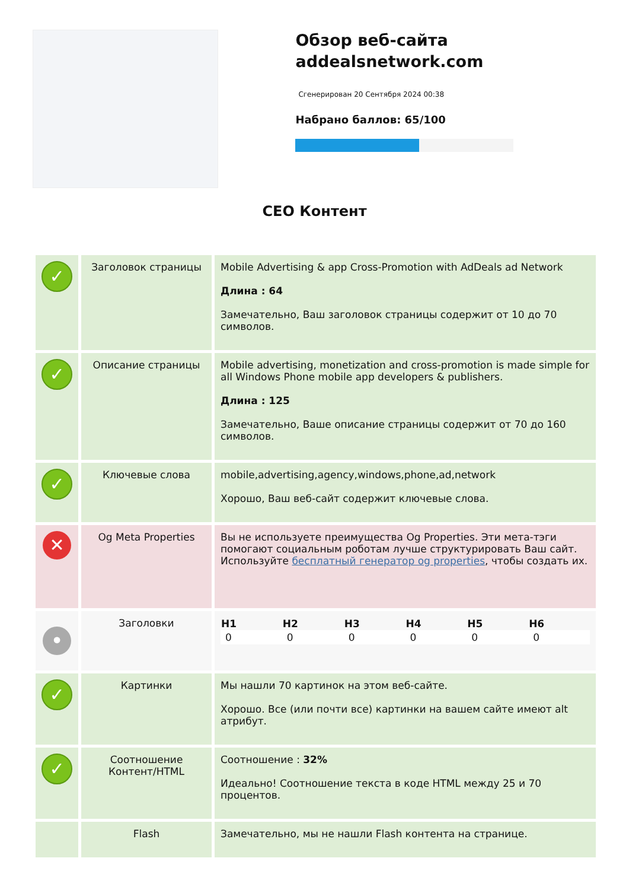Обзор веб-сайта addealsnetwork.com
Сгенерирован 20 Сентября 2024 00:38
Набрано баллов: 65/100
CEO Контент
| ✓ | Заголовок страницы | Mobile Advertising & app Cross-Promotion with AdDeals ad Network Длина : 64 Замечательно, Ваш заголовок страницы содержит от 10 до 70 символов. |
| ✓ | Описание страницы | Mobile advertising, monetization and cross-promotion is made simple for all Windows Phone mobile app developers & publishers. Длина : 125 Замечательно, Ваше описание страницы содержит от 70 до 160 символов. |
| ✓ | Ключевые слова | mobile,advertising,agency,windows,phone,ad,network Хорошо, Ваш веб-сайт содержит ключевые слова. |
| ✕ | Og Meta Properties | Вы не используете преимущества Og Properties. Эти мета-тэги помогают социальным роботам лучше структурировать Ваш сайт. Используйте бесплатный генератор og properties , чтобы создать их. |
| • | Заголовки | / H1 / H2 / H3 / H4 / H5 / H6 / / --- / --- / --- / --- / --- / --- / / 0 / 0 / 0 / 0 / 0 / 0 / |
| ✓ | Картинки | Мы нашли 70 картинок на этом веб-сайте. Хорошо. Все (или почти все) картинки на вашем сайте имеют alt атрибут. |
| ✓ | Соотношение Контент/HTML | Соотношение : 32% Идеально! Соотношение текста в коде HTML между 25 и 70 процентов. |
| | Flash | Замечательно, мы не нашли Flash контента на странице. |